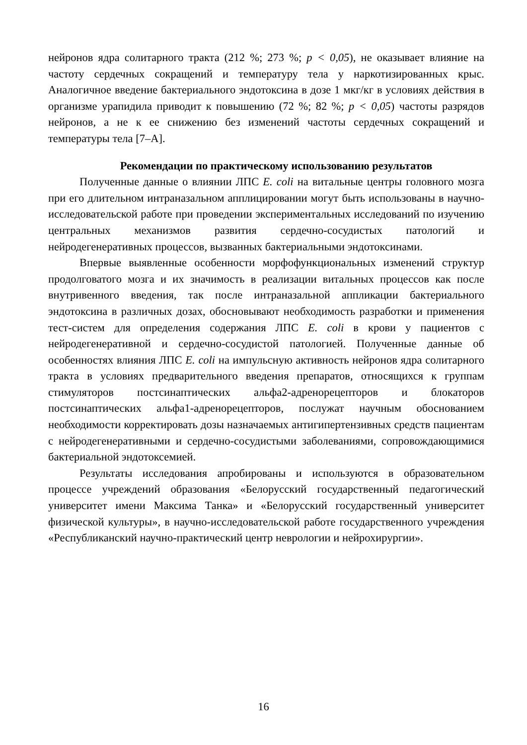нейронов ядра солитарного тракта (212 %; 273 %; p < 0,05), не оказывает влияние на частоту сердечных сокращений и температуру тела у наркотизированных крыс. Аналогичное введение бактериального эндотоксина в дозе 1 мкг/кг в условиях действия в организме урапидила приводит к повышению (72 %; 82 %; p < 0,05) частоты разрядов нейронов, а не к ее снижению без изменений частоты сердечных сокращений и температуры тела [7–А].
Рекомендации по практическому использованию результатов
Полученные данные о влиянии ЛПС E. coli на витальные центры головного мозга при его длительном интраназальном апплицировании могут быть использованы в научно-исследовательской работе при проведении экспериментальных исследований по изучению центральных механизмов развития сердечно-сосудистых патологий и нейродегенеративных процессов, вызванных бактериальными эндотоксинами.
Впервые выявленные особенности морфофункциональных изменений структур продолговатого мозга и их значимость в реализации витальных процессов как после внутривенного введения, так после интраназальной аппликации бактериального эндотоксина в различных дозах, обосновывают необходимость разработки и применения тест-систем для определения содержания ЛПС E. coli в крови у пациентов с нейродегенеративной и сердечно-сосудистой патологией. Полученные данные об особенностях влияния ЛПС E. coli на импульсную активность нейронов ядра солитарного тракта в условиях предварительного введения препаратов, относящихся к группам стимуляторов постсинаптических альфа2-адренорецепторов и блокаторов постсинаптических альфа1-адренорецепторов, послужат научным обоснованием необходимости корректировать дозы назначаемых антигипертензивных средств пациентам с нейродегенеративными и сердечно-сосудистыми заболеваниями, сопровождающимися бактериальной эндотоксемией.
Результаты исследования апробированы и используются в образовательном процессе учреждений образования «Белорусский государственный педагогический университет имени Максима Танка» и «Белорусский государственный университет физической культуры», в научно-исследовательской работе государственного учреждения «Республиканский научно-практический центр неврологии и нейрохирургии».
16